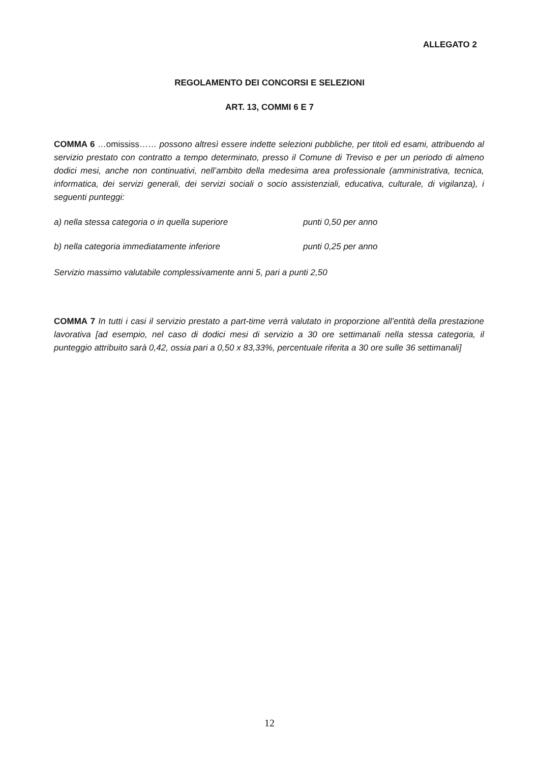ALLEGATO 2
REGOLAMENTO DEI CONCORSI E SELEZIONI
ART. 13, COMMI 6 E 7
COMMA 6 …omississ…… possono altresì essere indette selezioni pubbliche, per titoli ed esami, attribuendo al servizio prestato con contratto a tempo determinato, presso il Comune di Treviso e per un periodo di almeno dodici mesi, anche non continuativi, nell’ambito della medesima area professionale (amministrativa, tecnica, informatica, dei servizi generali, dei servizi sociali o socio assistenziali, educativa, culturale, di vigilanza), i seguenti punteggi:
a) nella stessa categoria o in quella superiore punti 0,50 per anno
b) nella categoria immediatamente inferiore punti 0,25 per anno
Servizio massimo valutabile complessivamente anni 5, pari a punti 2,50
COMMA 7 In tutti i casi il servizio prestato a part-time verrà valutato in proporzione all’entità della prestazione lavorativa [ad esempio, nel caso di dodici mesi di servizio a 30 ore settimanali nella stessa categoria, il punteggio attribuito sarà 0,42, ossia pari a 0,50 x 83,33%, percentuale riferita a 30 ore sulle 36 settimanali]
12